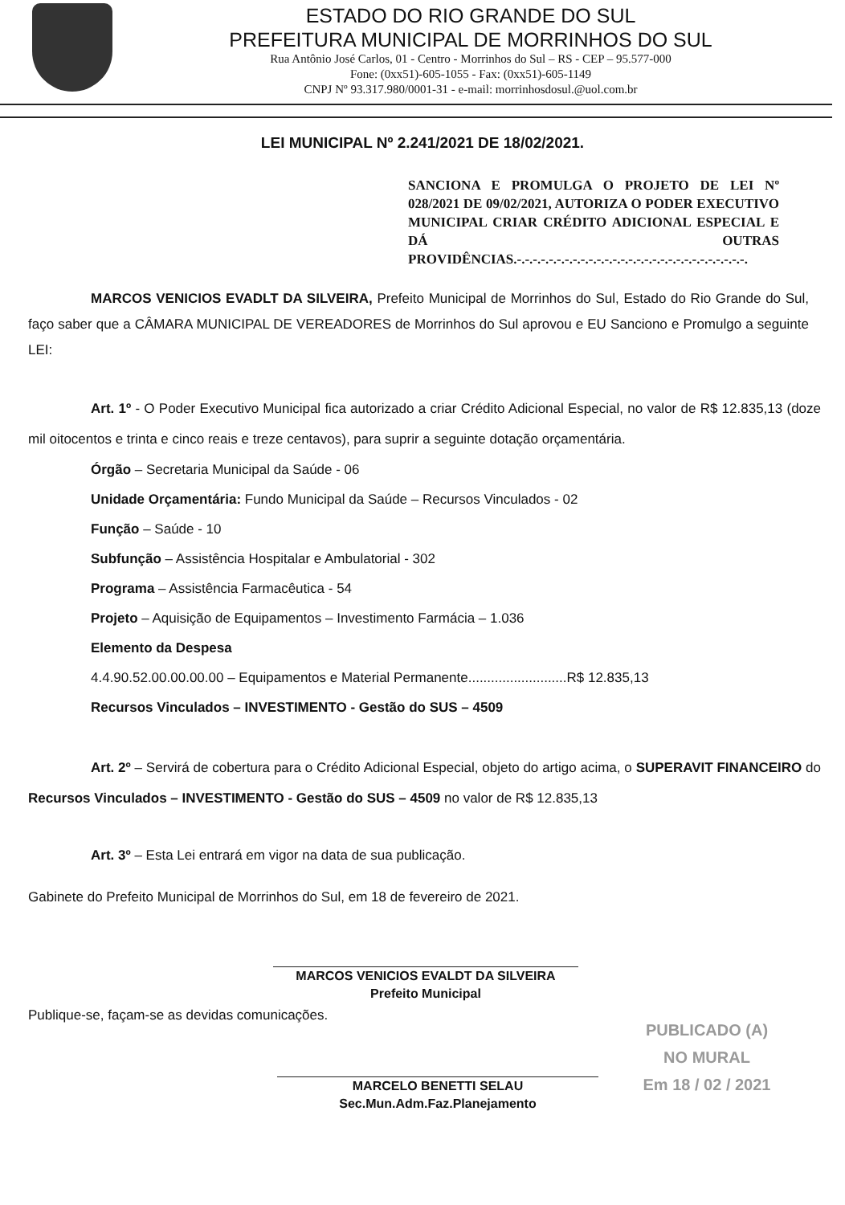ESTADO DO RIO GRANDE DO SUL
PREFEITURA MUNICIPAL DE MORRINHOS DO SUL
Rua Antônio José Carlos, 01 - Centro - Morrinhos do Sul – RS - CEP – 95.577-000
Fone: (0xx51)-605-1055 - Fax: (0xx51)-605-1149
CNPJ Nº 93.317.980/0001-31 - e-mail: morrinhosdosul.@uol.com.br
LEI MUNICIPAL Nº 2.241/2021 DE 18/02/2021.
SANCIONA E PROMULGA O PROJETO DE LEI Nº 028/2021 DE 09/02/2021, AUTORIZA O PODER EXECUTIVO MUNICIPAL CRIAR CRÉDITO ADICIONAL ESPECIAL E DÁ OUTRAS PROVIDÊNCIAS.-.-.-.-.-.-.-.-.-.-.-.-.-.-.-.-.-.-.-.-.-.-.-.-.-.-.-.-.-.
MARCOS VENICIOS EVADLT DA SILVEIRA, Prefeito Municipal de Morrinhos do Sul, Estado do Rio Grande do Sul, faço saber que a CÂMARA MUNICIPAL DE VEREADORES de Morrinhos do Sul aprovou e EU Sanciono e Promulgo a seguinte LEI:
Art. 1º - O Poder Executivo Municipal fica autorizado a criar Crédito Adicional Especial, no valor de R$ 12.835,13 (doze mil oitocentos e trinta e cinco reais e treze centavos), para suprir a seguinte dotação orçamentária.
Órgão – Secretaria Municipal da Saúde - 06
Unidade Orçamentária: Fundo Municipal da Saúde – Recursos Vinculados - 02
Função – Saúde - 10
Subfunção – Assistência Hospitalar e Ambulatorial - 302
Programa – Assistência Farmacêutica - 54
Projeto – Aquisição de Equipamentos – Investimento Farmácia – 1.036
Elemento da Despesa
4.4.90.52.00.00.00.00 – Equipamentos e Material Permanente..........................R$ 12.835,13
Recursos Vinculados – INVESTIMENTO - Gestão do SUS – 4509
Art. 2º – Servirá de cobertura para o Crédito Adicional Especial, objeto do artigo acima, o SUPERAVIT FINANCEIRO do Recursos Vinculados – INVESTIMENTO - Gestão do SUS – 4509 no valor de R$ 12.835,13
Art. 3º – Esta Lei entrará em vigor na data de sua publicação.
Gabinete do Prefeito Municipal de Morrinhos do Sul, em 18 de fevereiro de 2021.
MARCOS VENICIOS EVALDT DA SILVEIRA
Prefeito Municipal
Publique-se, façam-se as devidas comunicações.
MARCELO BENETTI SELAU
Sec.Mun.Adm.Faz.Planejamento
PUBLICADO (A)
NO MURAL
Em 18 / 02 / 2021